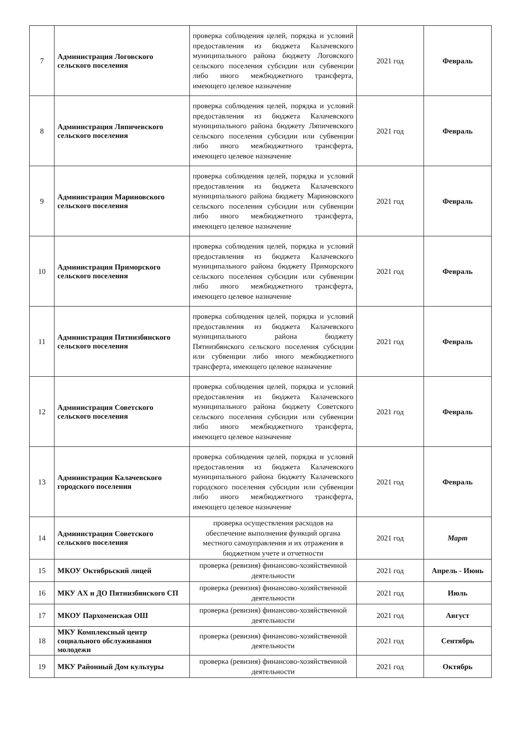| 7 | Администрация Логовского сельского поселения | проверка соблюдения целей, порядка и условий предоставления из бюджета Калачевского муниципального района бюджету Логовского сельского поселения субсидии или субвенции либо иного межбюджетного трансферта, имеющего целевое назначение | 2021 год | Февраль |
| 8 | Администрация Ляпичевского сельского поселения | проверка соблюдения целей, порядка и условий предоставления из бюджета Калачевского муниципального района бюджету Ляпичевского сельского поселения субсидии или субвенции либо иного межбюджетного трансферта, имеющего целевое назначение | 2021 год | Февраль |
| 9 | Администрация Мариновского сельского поселения | проверка соблюдения целей, порядка и условий предоставления из бюджета Калачевского муниципального района бюджету Мариновского сельского поселения субсидии или субвенции либо иного межбюджетного трансферта, имеющего целевое назначение | 2021 год | Февраль |
| 10 | Администрация Приморского сельского поселения | проверка соблюдения целей, порядка и условий предоставления из бюджета Калачевского муниципального района бюджету Приморского сельского поселения субсидии или субвенции либо иного межбюджетного трансферта, имеющего целевое назначение | 2021 год | Февраль |
| 11 | Администрация Пятиизбянского сельского поселения | проверка соблюдения целей, порядка и условий предоставления из бюджета Калачевского муниципального района бюджету Пятиизбянского сельского поселения субсидии или субвенции либо иного межбюджетного трансферта, имеющего целевое назначение | 2021 год | Февраль |
| 12 | Администрация Советского сельского поселения | проверка соблюдения целей, порядка и условий предоставления из бюджета Калачевского муниципального района бюджету Советского сельского поселения субсидии или субвенции либо иного межбюджетного трансферта, имеющего целевое назначение | 2021 год | Февраль |
| 13 | Администрация Калачевского городского поселения | проверка соблюдения целей, порядка и условий предоставления из бюджета Калачевского муниципального района бюджету Калачевского городского поселения субсидии или субвенции либо иного межбюджетного трансферта, имеющего целевое назначение | 2021 год | Февраль |
| 14 | Администрация Советского сельского поселения | проверка осуществления расходов на обеспечение выполнения функций органа местного самоуправления и их отражения в бюджетном учете и отчетности | 2021 год | Март |
| 15 | МКОУ Октябрьский лицей | проверка (ревизия) финансово-хозяйственной деятельности | 2021 год | Апрель - Июнь |
| 16 | МКУ АХ и ДО Пятиизбянского СП | проверка (ревизия) финансово-хозяйственной деятельности | 2021 год | Июль |
| 17 | МКОУ Пархоменская ОШ | проверка (ревизия) финансово-хозяйственной деятельности | 2021 год | Август |
| 18 | МКУ Комплексный центр социального обслуживания молодежи | проверка (ревизия) финансово-хозяйственной деятельности | 2021 год | Сентябрь |
| 19 | МКУ Районный Дом культуры | проверка (ревизия) финансово-хозяйственной деятельности | 2021 год | Октябрь |